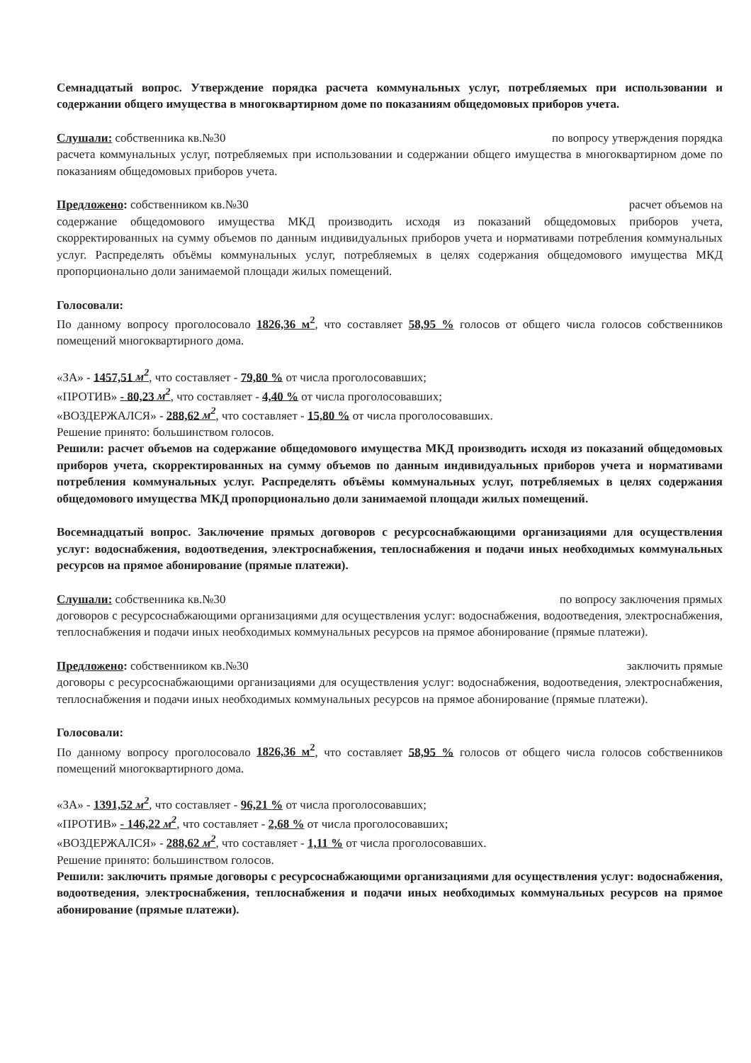Семнадцатый вопрос. Утверждение порядка расчета коммунальных услуг, потребляемых при использовании и содержании общего имущества в многоквартирном доме по показаниям общедомовых приборов учета.
Слушали: собственника кв.№30 по вопросу утверждения порядка
расчета коммунальных услуг, потребляемых при использовании и содержании общего имущества в многоквартирном доме по показаниям общедомовых приборов учета.
Предложено: собственником кв.№30 расчет объемов на
содержание общедомового имущества МКД производить исходя из показаний общедомовых приборов учета, скорректированных на сумму объемов по данным индивидуальных приборов учета и нормативами потребления коммунальных услуг. Распределять объёмы коммунальных услуг, потребляемых в целях содержания общедомового имущества МКД пропорционально доли занимаемой площади жилых помещений.
Голосовали:
По данному вопросу проголосовало 1826,36 м<sup>2</sup>, что составляет 58,95 % голосов от общего числа голосов собственников помещений многоквартирного дома.
«ЗА» - 1457,51 м<sup>2</sup>, что составляет - 79,80 % от числа проголосовавших;
«ПРОТИВ» - 80,23 м<sup>2</sup>, что составляет - 4,40 % от числа проголосовавших;
«ВОЗДЕРЖАЛСЯ» - 288,62 м<sup>2</sup>, что составляет - 15,80 % от числа проголосовавших.
Решение принято: большинством голосов.
Решили: расчет объемов на содержание общедомового имущества МКД производить исходя из показаний общедомовых приборов учета, скорректированных на сумму объемов по данным индивидуальных приборов учета и нормативами потребления коммунальных услуг. Распределять объёмы коммунальных услуг, потребляемых в целях содержания общедомового имущества МКД пропорционально доли занимаемой площади жилых помещений.
Восемнадцатый вопрос. Заключение прямых договоров с ресурсоснабжающими организациями для осуществления услуг: водоснабжения, водоотведения, электроснабжения, теплоснабжения и подачи иных необходимых коммунальных ресурсов на прямое абонирование (прямые платежи).
Слушали: собственника кв.№30 по вопросу заключения прямых
договоров с ресурсоснабжающими организациями для осуществления услуг: водоснабжения, водоотведения, электроснабжения, теплоснабжения и подачи иных необходимых коммунальных ресурсов на прямое абонирование (прямые платежи).
Предложено: собственником кв.№30 заключить прямые
договоры с ресурсоснабжающими организациями для осуществления услуг: водоснабжения, водоотведения, электроснабжения, теплоснабжения и подачи иных необходимых коммунальных ресурсов на прямое абонирование (прямые платежи).
Голосовали:
По данному вопросу проголосовало 1826,36 м<sup>2</sup>, что составляет 58,95 % голосов от общего числа голосов собственников помещений многоквартирного дома.
«ЗА» - 1391,52 м<sup>2</sup>, что составляет - 96,21 % от числа проголосовавших;
«ПРОТИВ» - 146,22 м<sup>2</sup>, что составляет - 2,68 % от числа проголосовавших;
«ВОЗДЕРЖАЛСЯ» - 288,62 м<sup>2</sup>, что составляет - 1,11 % от числа проголосовавших.
Решение принято: большинством голосов.
Решили: заключить прямые договоры с ресурсоснабжающими организациями для осуществления услуг: водоснабжения, водоотведения, электроснабжения, теплоснабжения и подачи иных необходимых коммунальных ресурсов на прямое абонирование (прямые платежи).